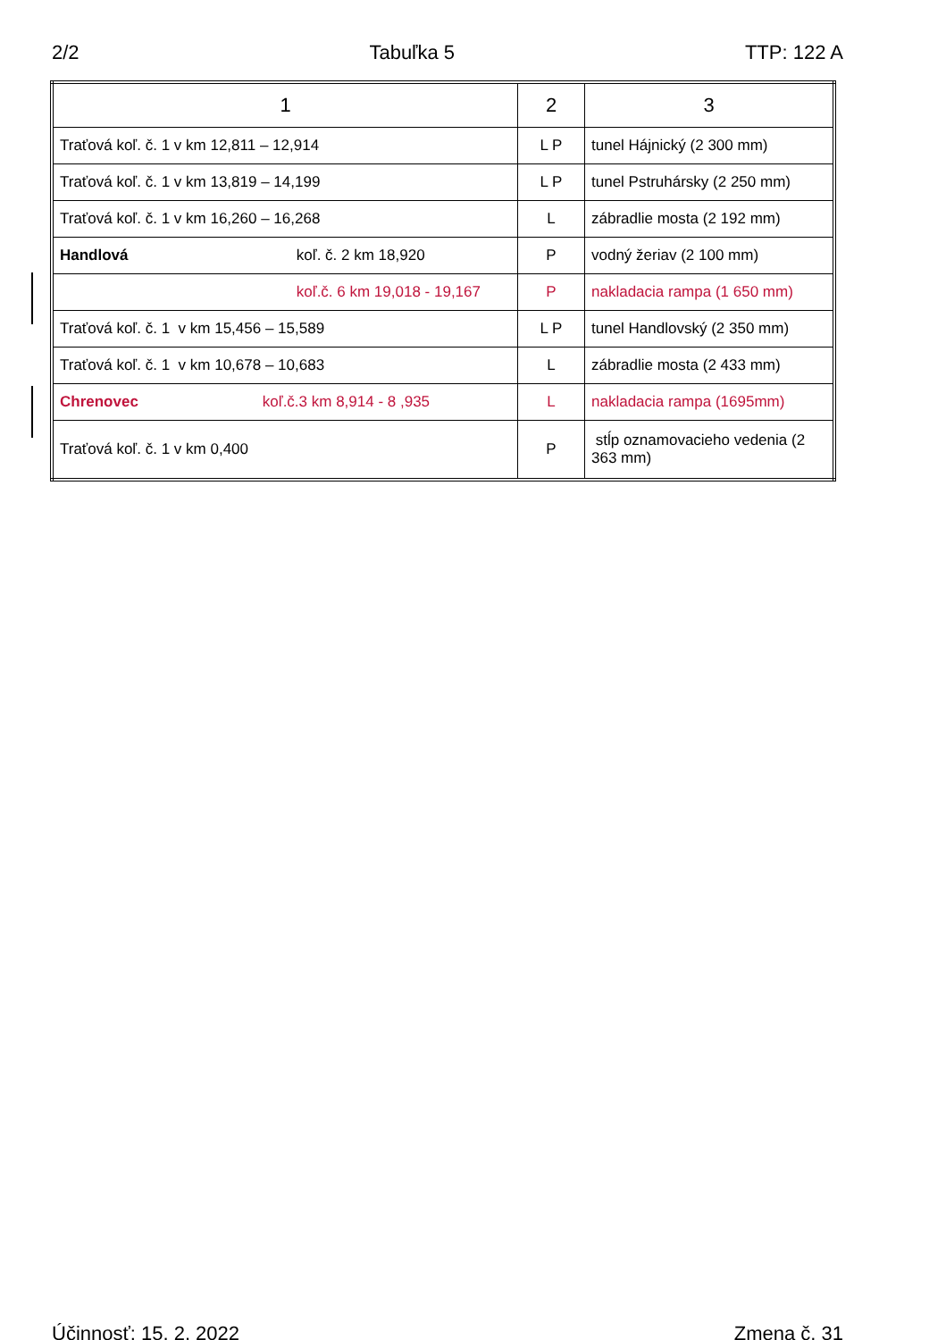2/2 Tabuľka 5 TTP: 122 A
| 1 | 2 | 3 |
| --- | --- | --- |
| Traťová koľ. č. 1 v km 12,811 – 12,914 | L P | tunel Hájnický (2 300 mm) |
| Traťová koľ. č. 1 v km 13,819 – 14,199 | L P | tunel Pstruhársky (2 250 mm) |
| Traťová koľ. č. 1 v km 16,260 – 16,268 | L | zábradlie mosta (2 192 mm) |
| Handlová koľ. č. 2 km 18,920 | P | vodný žeriav (2 100 mm) |
| koľ.č. 6 km 19,018 - 19,167 | P | nakladacia rampa (1 650 mm) |
| Traťová koľ. č. 1 v km 15,456 – 15,589 | L P | tunel Handlovský (2 350 mm) |
| Traťová koľ. č. 1 v km 10,678 – 10,683 | L | zábradlie mosta (2 433 mm) |
| Chrenovec koľ.č.3 km 8,914 - 8 ,935 | L | nakladacia rampa (1695mm) |
| Traťová koľ. č. 1 v km 0,400 | P | stĺp oznamovacieho vedenia (2 363 mm) |
Účinnosť: 15. 2. 2022 Zmena č. 31